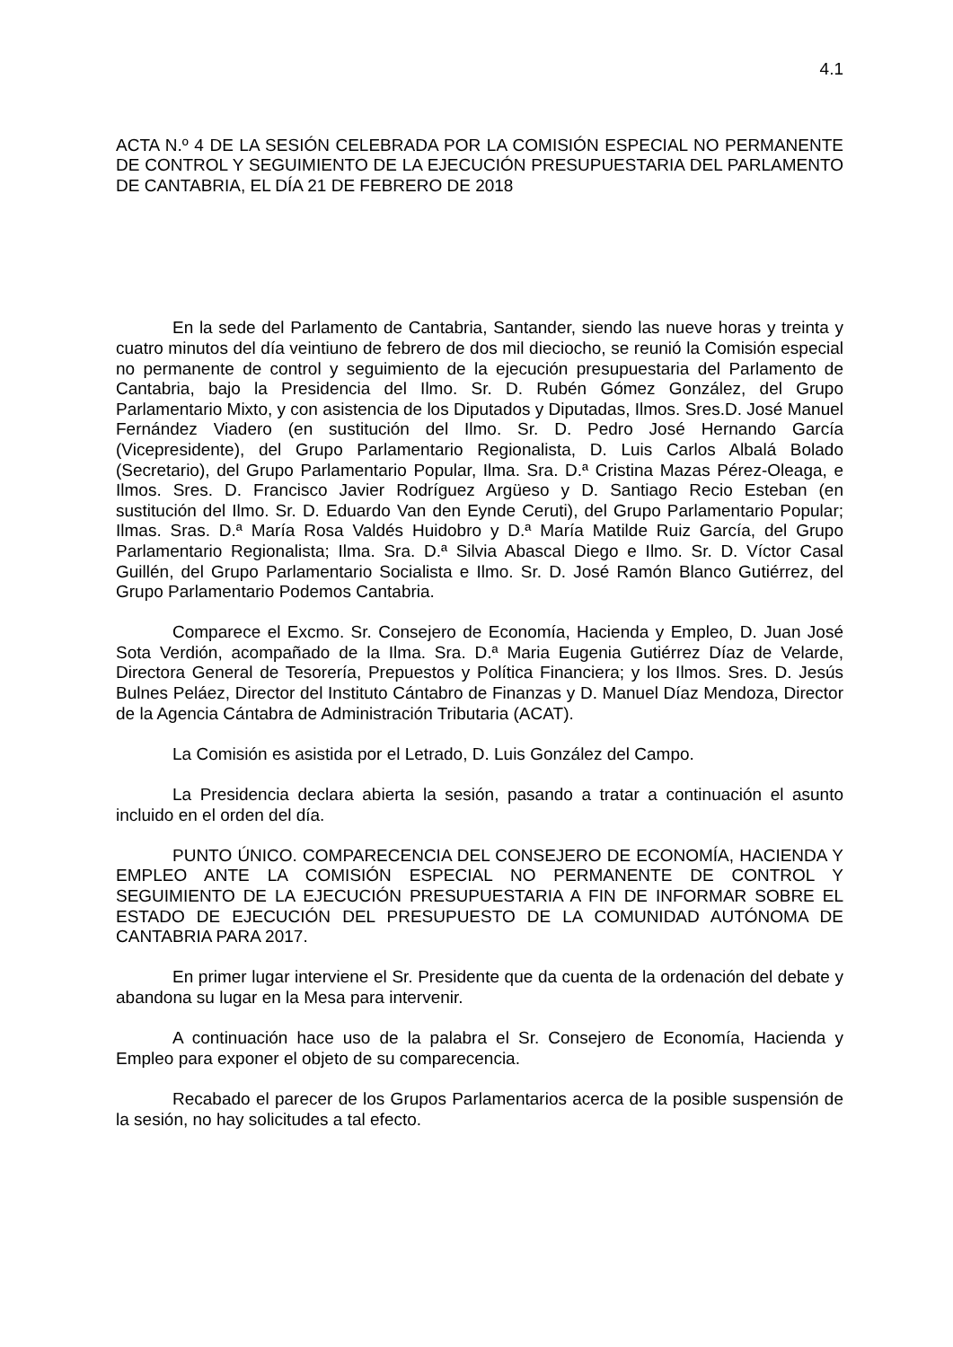4.1
ACTA N.º 4 DE LA SESIÓN CELEBRADA POR LA COMISIÓN ESPECIAL NO PERMANENTE DE CONTROL Y SEGUIMIENTO DE LA EJECUCIÓN PRESUPUESTARIA DEL PARLAMENTO DE CANTABRIA, EL DÍA 21 DE FEBRERO DE 2018
En la sede del Parlamento de Cantabria, Santander, siendo las nueve horas y treinta y cuatro minutos del día veintiuno de febrero de dos mil dieciocho, se reunió la Comisión especial no permanente de control y seguimiento de la ejecución presupuestaria del Parlamento de Cantabria, bajo la Presidencia del Ilmo. Sr. D. Rubén Gómez González, del Grupo Parlamentario Mixto, y con asistencia de los Diputados y Diputadas, Ilmos. Sres.D. José Manuel Fernández Viadero (en sustitución del Ilmo. Sr. D. Pedro José Hernando García (Vicepresidente), del Grupo Parlamentario Regionalista, D. Luis Carlos Albalá Bolado (Secretario), del Grupo Parlamentario Popular, Ilma. Sra. D.ª Cristina Mazas Pérez-Oleaga, e Ilmos. Sres. D. Francisco Javier Rodríguez Argüeso y D. Santiago Recio Esteban (en sustitución del Ilmo. Sr. D. Eduardo Van den Eynde Ceruti), del Grupo Parlamentario Popular; Ilmas. Sras. D.ª María Rosa Valdés Huidobro y D.ª María Matilde Ruiz García, del Grupo Parlamentario Regionalista; Ilma. Sra. D.ª Silvia Abascal Diego e Ilmo. Sr. D. Víctor Casal Guillén, del Grupo Parlamentario Socialista e Ilmo. Sr. D. José Ramón Blanco Gutiérrez, del Grupo Parlamentario Podemos Cantabria.
Comparece el Excmo. Sr. Consejero de Economía, Hacienda y Empleo, D. Juan José Sota Verdión, acompañado de la Ilma. Sra. D.ª Maria Eugenia Gutiérrez Díaz de Velarde, Directora General de Tesorería, Prepuestos y Política Financiera; y los Ilmos. Sres. D. Jesús Bulnes Peláez, Director del Instituto Cántabro de Finanzas y D. Manuel Díaz Mendoza, Director de la Agencia Cántabra de Administración Tributaria (ACAT).
La Comisión es asistida por el Letrado, D. Luis González del Campo.
La Presidencia declara abierta la sesión, pasando a tratar a continuación el asunto incluido en el orden del día.
PUNTO ÚNICO. COMPARECENCIA DEL CONSEJERO DE ECONOMÍA, HACIENDA Y EMPLEO ANTE LA COMISIÓN ESPECIAL NO PERMANENTE DE CONTROL Y SEGUIMIENTO DE LA EJECUCIÓN PRESUPUESTARIA A FIN DE INFORMAR SOBRE EL ESTADO DE EJECUCIÓN DEL PRESUPUESTO DE LA COMUNIDAD AUTÓNOMA DE CANTABRIA PARA 2017.
En primer lugar interviene el Sr. Presidente que da cuenta de la ordenación del debate y abandona su lugar en la Mesa para intervenir.
A continuación hace uso de la palabra el Sr. Consejero de Economía, Hacienda y Empleo para exponer el objeto de su comparecencia.
Recabado el parecer de los Grupos Parlamentarios acerca de la posible suspensión de la sesión, no hay solicitudes a tal efecto.